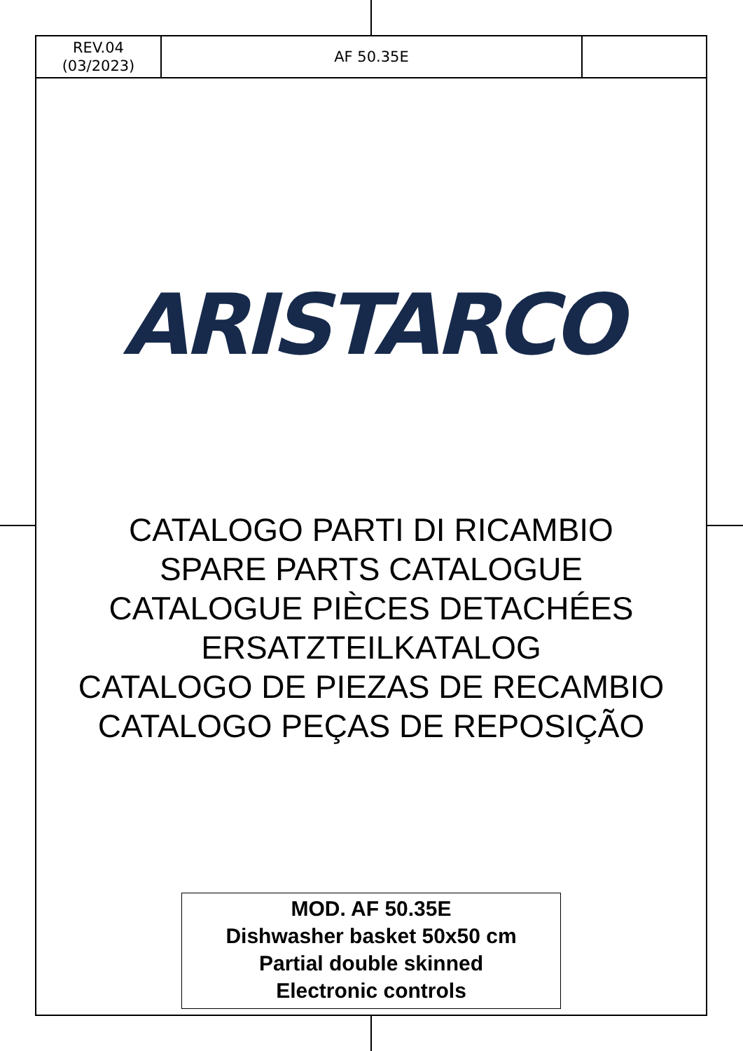| REV.04 (03/2023) | AF 50.35E | |
ARISTARCO
CATALOGO PARTI DI RICAMBIO
SPARE PARTS CATALOGUE
CATALOGUE PIÈCES DETACHÉES
ERSATZTEILKATALOG
CATALOGO DE PIEZAS DE RECAMBIO
CATALOGO PEÇAS DE REPOSIÇÃO
MOD. AF 50.35E
Dishwasher basket 50x50 cm
Partial double skinned
Electronic controls